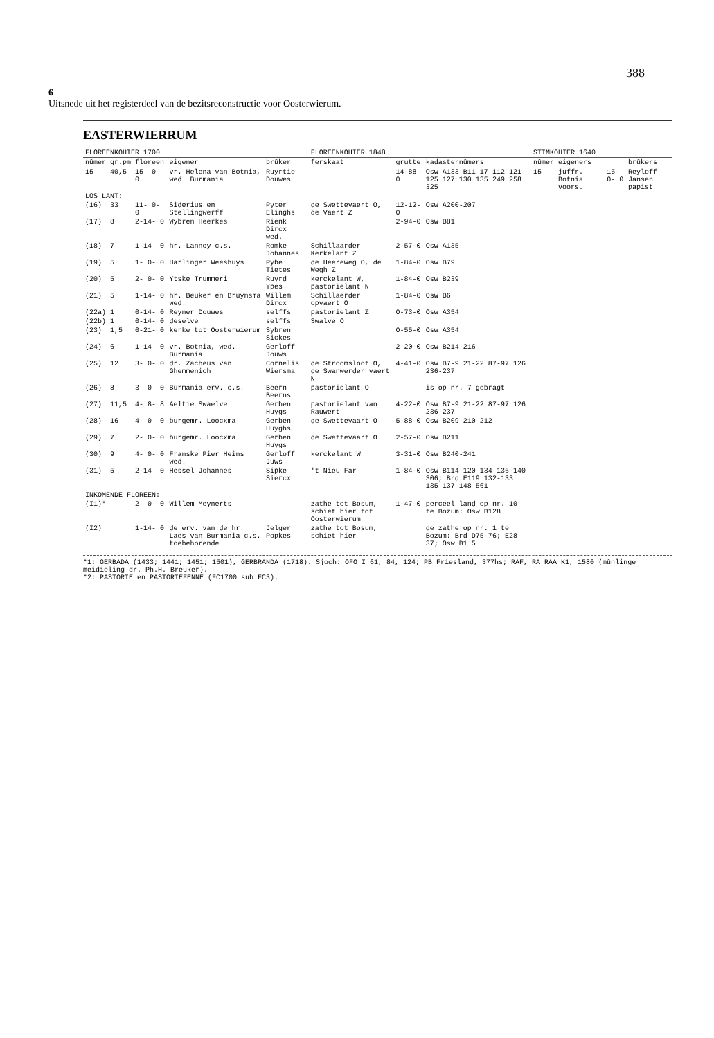388
6
Uitsnede uit het registerdeel van de bezitsreconstructie voor Oosterwierum.
EASTERWIERRUM
| FLOREENKOHIER 1700 | | | | | FLOREENKOHIER 1848 | | | STIMKOHIER 1640 | | | |
| --- | --- | --- | --- | --- | --- | --- | --- | --- | --- | --- | --- |
| nûmer | gr.pm | floreen | eigener | brûker | ferskaat | grutte | kadasternûmers | nûmer | eigeners | | brûkers |
| 15 | 40,5 | 15- 0- 0 | vr. Helena van Botnia, wed. Burmania | Ruyrtie Douwes | | 14-88-0 | Osw A133 B11 17 112 121-125 127 130 135 249 258 325 | 15 | juffr. Botnia voors. | 15- 0- 0 | Reyloff Jansen papist |
| LOS LANT: | | | | | | | | | | | |
| (16) | 33 | 11- 0- 0 | Siderius en Stellingwerff | Pyter Elinghs | de Swettevaert O, de Vaert Z | 12-12-0 | Osw A200-207 | | | | |
| (17) | 8 | 2-14- 0 | Wybren Heerkes | Rienk Dircx wed. | | 2-94-0 | Osw B81 | | | | |
| (18) | 7 | 1-14- 0 | hr. Lannoy c.s. | Romke Johannes | Schillaarder Kerkelant Z | 2-57-0 | Osw A135 | | | | |
| (19) | 5 | 1- 0- 0 | Harlinger Weeshuys | Pybe Tietes | de Heereweg O, de Wegh Z | 1-84-0 | Osw B79 | | | | |
| (20) | 5 | 2- 0- 0 | Ytske Trummeri | Ruyrd Ypes | kerckelant W, pastorielant N | 1-84-0 | Osw B239 | | | | |
| (21) | 5 | 1-14- 0 | hr. Beuker en Bruynsma wed. | Willem Dircx | Schillaerder opvaert O | 1-84-0 | Osw B6 | | | | |
| (22a) | 1 | 0-14- 0 | Reyner Douwes | selffs | pastorielant Z | 0-73-0 | Osw A354 | | | | |
| (22b) | 1 | 0-14- 0 | deselve | selffs | Swalve O | | | | | | |
| (23) | 1,5 | 0-21- 0 | kerke tot Oosterwierum | Sybren Sickes | | 0-55-0 | Osw A354 | | | | |
| (24) | 6 | 1-14- 0 | vr. Botnia, wed. Burmania | Gerloff Jouws | | 2-20-0 | Osw B214-216 | | | | |
| (25) | 12 | 3- 0- 0 | dr. Zacheus van Ghemmenich | Cornelis Wiersma | de Stroomsloot O, de Swanwerder vaert N | 4-41-0 | Osw B7-9 21-22 87-97 126 236-237 | | | | |
| (26) | 8 | 3- 0- 0 | Burmania erv. c.s. | Beern Beerns | pastorielant O | | is op nr. 7 gebragt | | | | |
| (27) | 11,5 | 4- 8- 8 | Aeltie Swaelve | Gerben Huygs | pastorielant van Rauwert | 4-22-0 | Osw B7-9 21-22 87-97 126 236-237 | | | | |
| (28) | 16 | 4- 0- 0 | burgemr. Loocxma | Gerben Huyghs | de Swettevaart O | 5-88-0 | Osw B209-210 212 | | | | |
| (29) | 7 | 2- 0- 0 | burgemr. Loocxma | Gerben Huygs | de Swettevaart O | 2-57-0 | Osw B211 | | | | |
| (30) | 9 | 4- 0- 0 | Franske Pier Heins wed. | Gerloff Juws | kerckelant W | 3-31-0 | Osw B240-241 | | | | |
| (31) | 5 | 2-14- 0 | Hessel Johannes | Sipke Siercx | 't Nieu Far | 1-84-0 | Osw B114-120 134 136-140 306; Brd E119 132-133 135 137 148 561 | | | | |
| INKOMENDE FLOREEN: | | | | | | | | | | | |
| (I1)* | | 2- 0- 0 | Willem Meynerts | | zathe tot Bosum, schiet hier tot Oosterwierum | 1-47-0 | perceel land op nr. 10 te Bozum: Osw B128 | | | | |
| (I2) | | 1-14- 0 | de erv. van de hr. Laes van Burmania c.s. toebehorende | Jelger Popkes | zathe tot Bosum, schiet hier | | de zathe op nr. 1 te Bozum: Brd D75-76; E28-37; Osw B1 5 | | | | |
*1: GERBADA (1433; 1441; 1451; 1501), GERBRANDA (1718). Sjoch: OFO I 61, 84, 124; PB Friesland, 377hs; RAF, RA RAA K1, 1580 (mûnlinge meidieling dr. Ph.H. Breuker).
*2: PASTORIE en PASTORIEFENNE (FC1700 sub FC3).